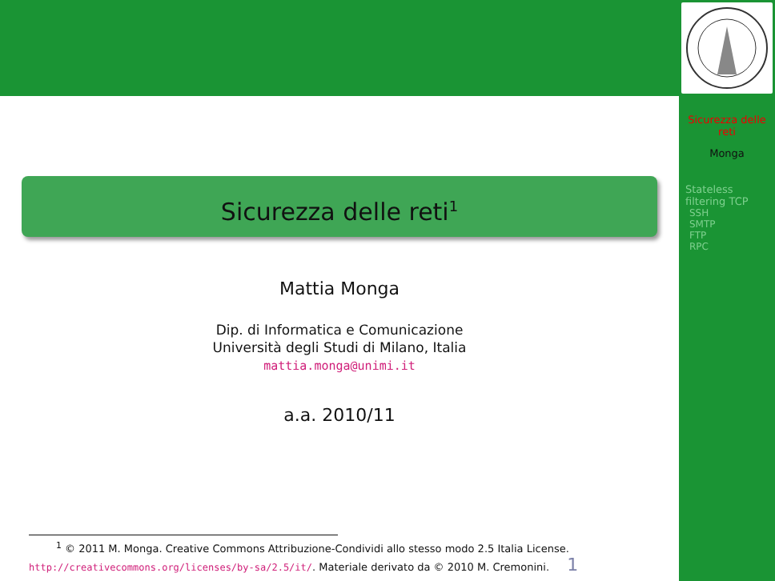Sicurezza delle reti
Monga
Stateless filtering TCP
SSH
SMTP
FTP
RPC
Sicurezza delle reti<sup>1</sup>
Mattia Monga
Dip. di Informatica e Comunicazione
Università degli Studi di Milano, Italia
mattia.monga@unimi.it
a.a. 2010/11
<sup>1</sup> © 2011 M. Monga. Creative Commons Attribuzione-Condividi allo stesso modo 2.5 Italia License.
http://creativecommons.org/licenses/by-sa/2.5/it/. Materiale derivato da © 2010 M. Cremonini. 1